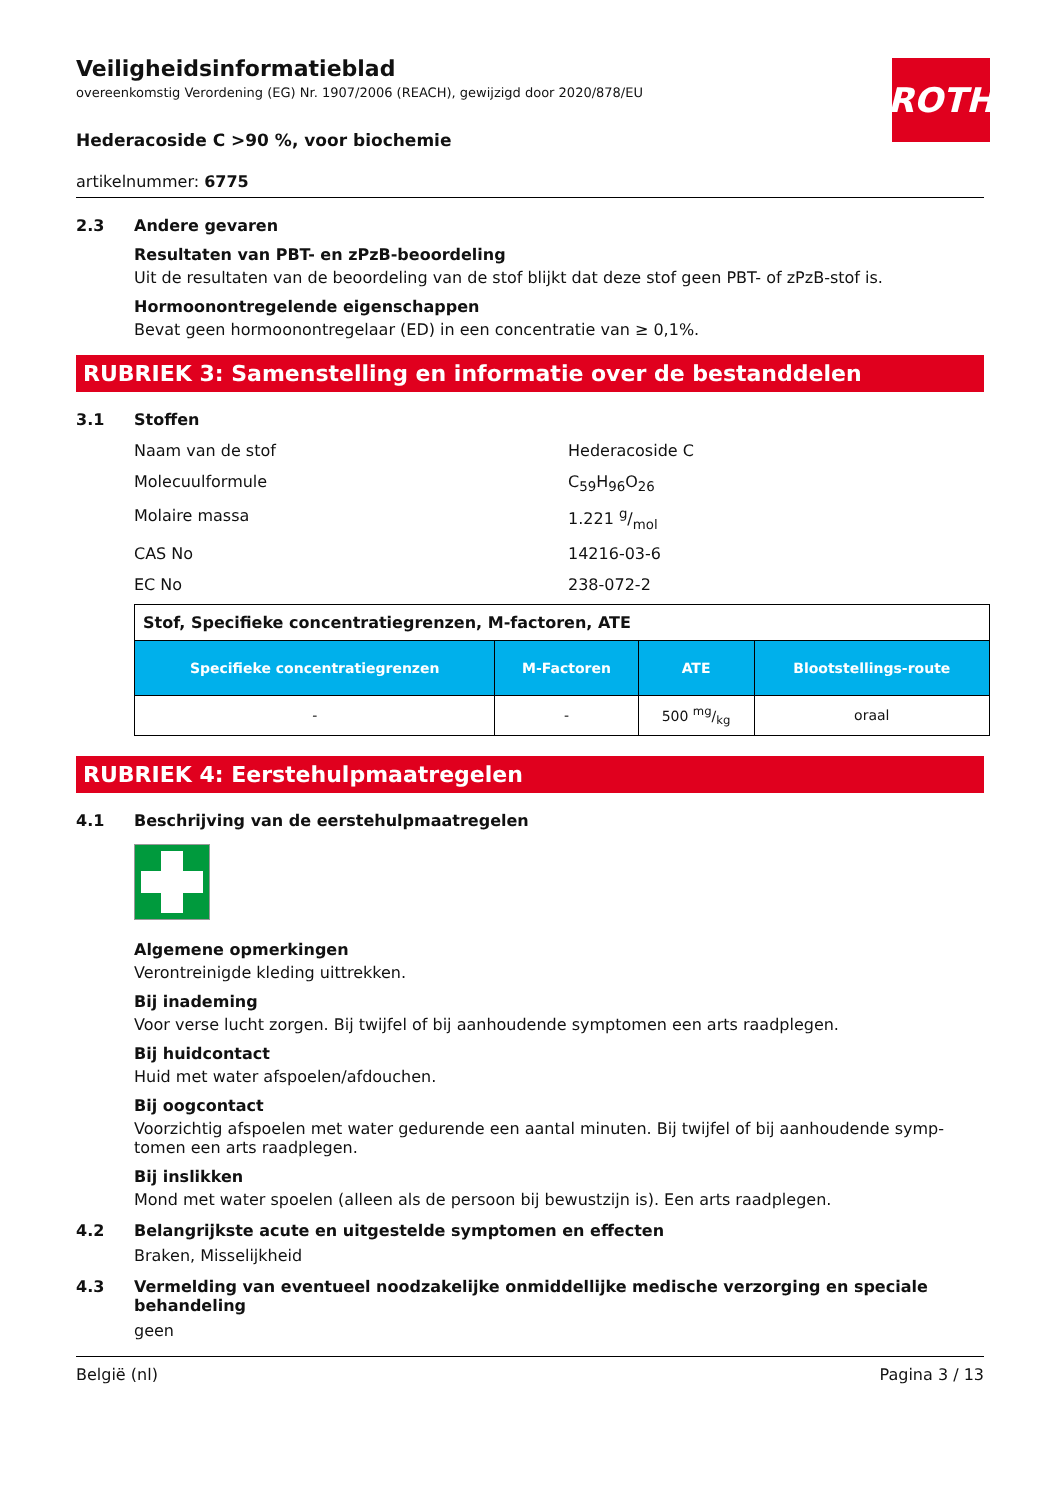ROTH
Veiligheidsinformatieblad
overeenkomstig Verordening (EG) Nr. 1907/2006 (REACH), gewijzigd door 2020/878/EU
Hederacoside C >90 %, voor biochemie
artikelnummer: 6775
2.3 Andere gevaren
Resultaten van PBT- en zPzB-beoordeling
Uit de resultaten van de beoordeling van de stof blijkt dat deze stof geen PBT- of zPzB-stof is.
Hormoonontregelende eigenschappen
Bevat geen hormoonontregelaar (ED) in een concentratie van ≥ 0,1%.
RUBRIEK 3: Samenstelling en informatie over de bestanddelen
3.1 Stoffen
Naam van de stof Hederacoside C
Molecuulformule C<sub>59</sub>H<sub>96</sub>O<sub>26</sub>
Molaire massa 1.221 g/mol
CAS No 14216-03-6
EC No 238-072-2
| Stof, Specifieke concentratiegrenzen, M-factoren, ATE | | | |
| --- | --- | --- | --- |
| Specifieke concentratiegrenzen | M-Factoren | ATE | Blootstellings-route |
| - | - | 500 mg/kg | oraal |
RUBRIEK 4: Eerstehulpmaatregelen
4.1 Beschrijving van de eerstehulpmaatregelen
Algemene opmerkingen
Verontreinigde kleding uittrekken.
Bij inademing
Voor verse lucht zorgen. Bij twijfel of bij aanhoudende symptomen een arts raadplegen.
Bij huidcontact
Huid met water afspoelen/afdouchen.
Bij oogcontact
Voorzichtig afspoelen met water gedurende een aantal minuten. Bij twijfel of bij aanhoudende symp-tomen een arts raadplegen.
Bij inslikken
Mond met water spoelen (alleen als de persoon bij bewustzijn is). Een arts raadplegen.
4.2 Belangrijkste acute en uitgestelde symptomen en effecten
Braken, Misselijkheid
4.3 Vermelding van eventueel noodzakelijke onmiddellijke medische verzorging en speciale behandeling
geen
België (nl) Pagina 3 / 13